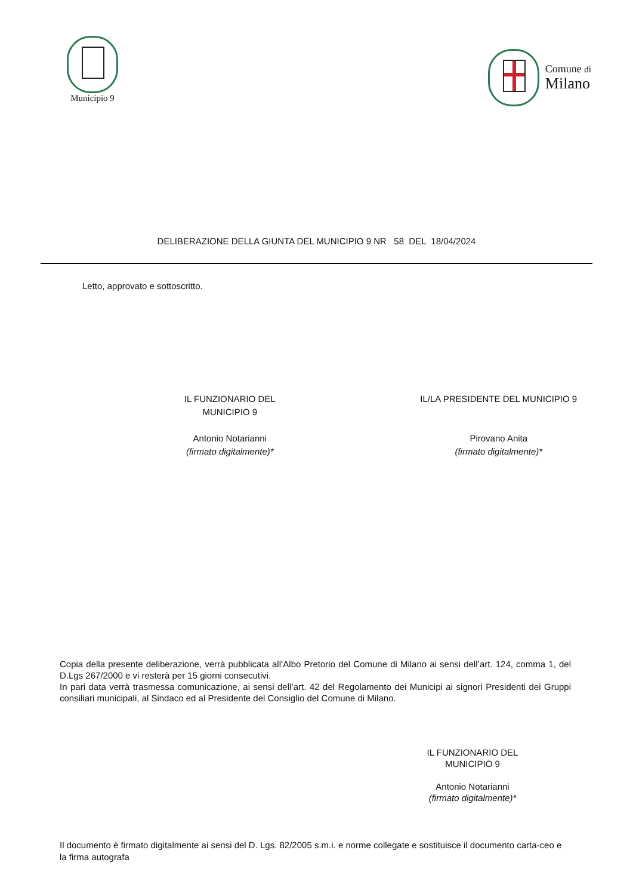Municipio 9
Comune di
Milano
DELIBERAZIONE DELLA GIUNTA DEL MUNICIPIO 9 NR 58 DEL 18/04/2024
Letto, approvato e sottoscritto.
IL FUNZIONARIO DEL
MUNICIPIO 9
Antonio Notarianni
(firmato digitalmente)*
IL/LA PRESIDENTE DEL MUNICIPIO 9
Pirovano Anita
(firmato digitalmente)*
Copia della presente deliberazione, verrà pubblicata all’Albo Pretorio del Comune di Milano ai sensi dell’art. 124, comma 1, del D.Lgs 267/2000 e vi resterà per 15 giorni consecutivi.
In pari data verrà trasmessa comunicazione, ai sensi dell’art. 42 del Regolamento dei Municipi ai signori Presidenti dei Gruppi consiliari municipali, al Sindaco ed al Presidente del Consiglio del Comune di Milano.
IL FUNZIONARIO DEL
MUNICIPIO 9
Antonio Notarianni
(firmato digitalmente)*
Il documento è firmato digitalmente ai sensi del D. Lgs. 82/2005 s.m.i. e norme collegate e sostituisce il documento carta-ceo e la firma autografa